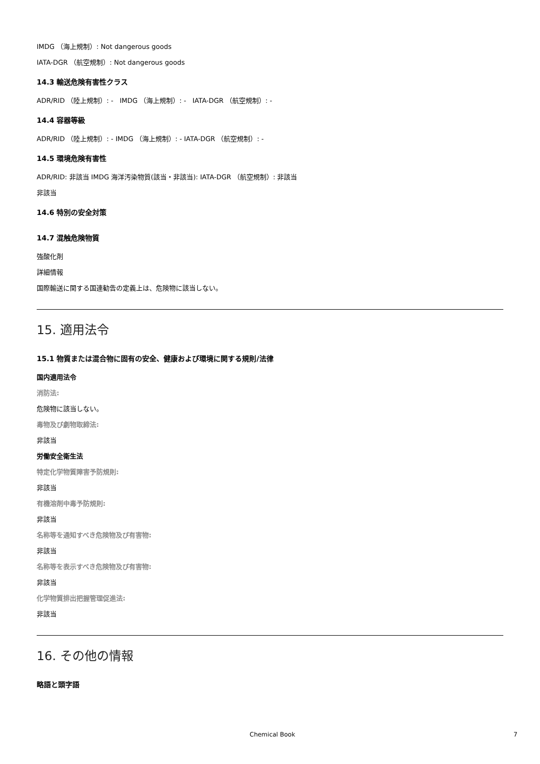IMDG （海上規制）: Not dangerous goods
IATA-DGR （航空規制）: Not dangerous goods
14.3 輸送危険有害性クラス
ADR/RID （陸上規制）: - IMDG （海上規制）: - IATA-DGR （航空規制）: -
14.4 容器等級
ADR/RID （陸上規制）: - IMDG （海上規制）: - IATA-DGR （航空規制）: -
14.5 環境危険有害性
ADR/RID: 非該当 IMDG 海洋汚染物質(該当・非該当): IATA-DGR （航空規制）: 非該当
非該当
14.6 特別の安全対策
14.7 混触危険物質
強酸化剤
詳細情報
国際輸送に関する国連勧告の定義上は、危険物に該当しない。
15. 適用法令
15.1 物質または混合物に固有の安全、健康および環境に関する規則/法律
国内適用法令
消防法:
危険物に該当しない。
毒物及び劇物取締法:
非該当
労働安全衛生法
特定化学物質障害予防規則:
非該当
有機溶剤中毒予防規則:
非該当
名称等を通知すべき危険物及び有害物:
非該当
名称等を表示すべき危険物及び有害物:
非該当
化学物質排出把握管理促進法:
非該当
16. その他の情報
略語と頭字語
Chemical Book 7